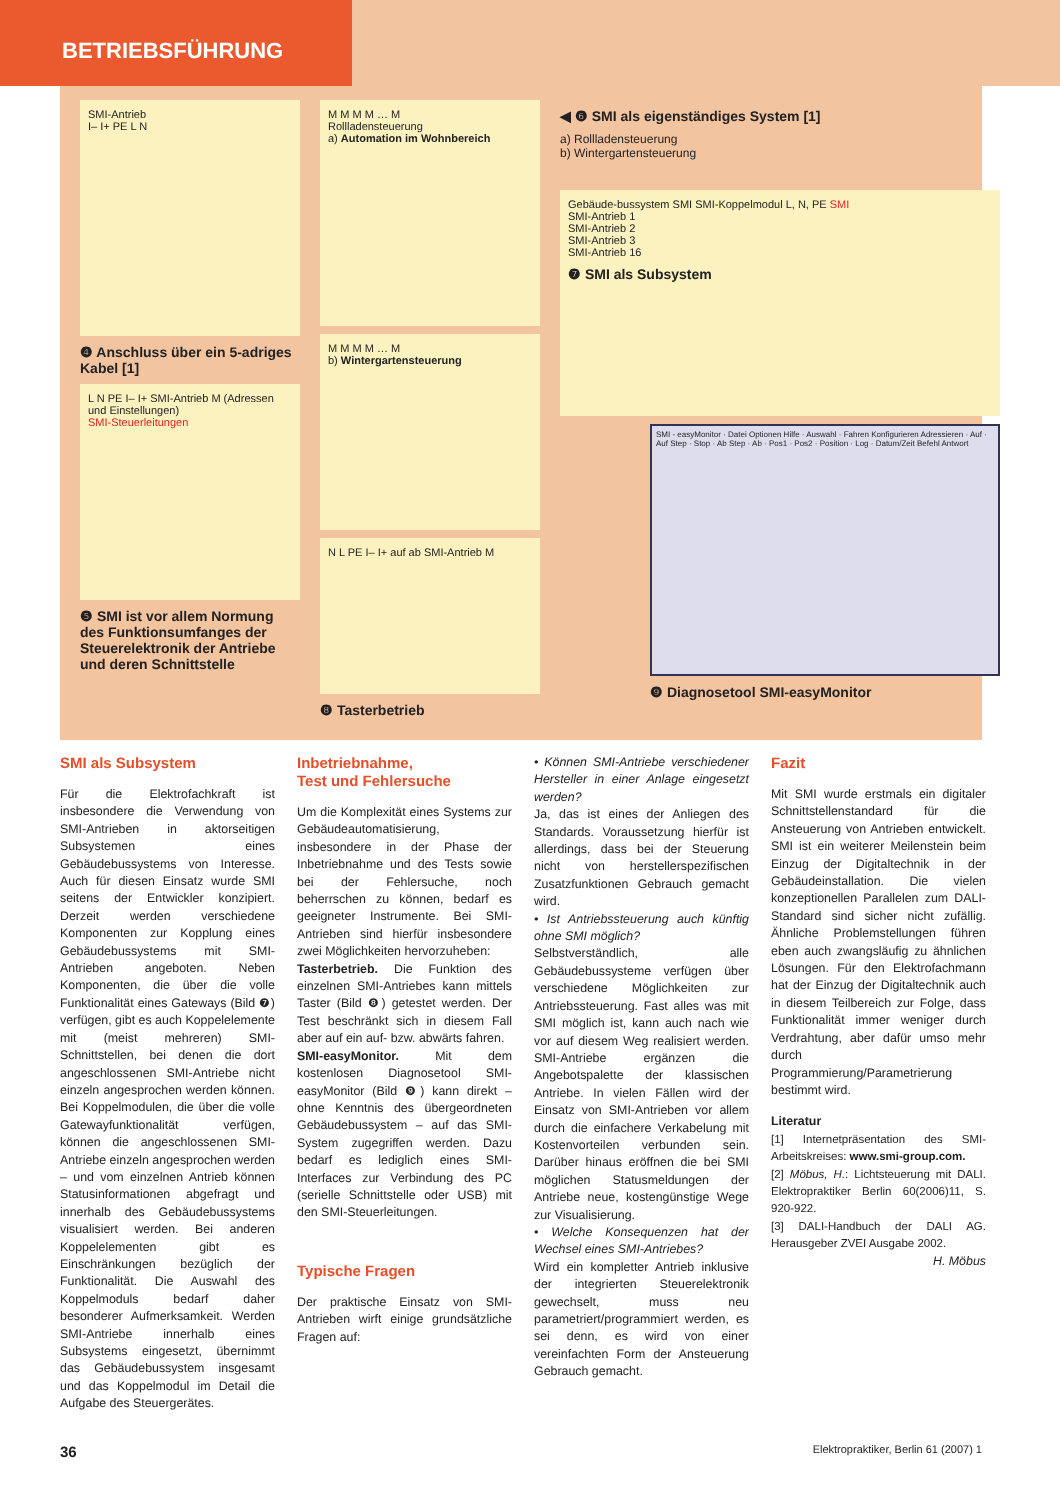BETRIEBSFÜHRUNG
SMI-Antrieb
I– I+ PE L N
❹ Anschluss über ein 5-adriges Kabel [1]
L N PE I– I+ SMI-Antrieb M (Adressen und Einstellungen)
SMI-Steuerleitungen
❺ SMI ist vor allem Normung des Funktionsumfanges der Steuerelektronik der Antriebe und deren Schnittstelle
M M M M … M
Rollladensteuerung
a) Automation im Wohnbereich
M M M M … M
b) Wintergartensteuerung
N L PE I– I+ auf ab SMI-Antrieb M
❽ Tasterbetrieb
◀ ❻ SMI als eigenständiges System [1]
a) Rollladensteuerung
b) Wintergartensteuerung
Gebäude-bussystem SMI SMI-Koppelmodul L, N, PE SMI
SMI-Antrieb 1
SMI-Antrieb 2
SMI-Antrieb 3
SMI-Antrieb 16
❼ SMI als Subsystem
SMI - easyMonitor · Datei Optionen Hilfe · Auswahl · Fahren Konfigurieren Adressieren · Auf · Auf Step · Stop · Ab Step · Ab · Pos1 · Pos2 · Position · Log · Datum/Zeit Befehl Antwort
❾ Diagnosetool SMI-easyMonitor
SMI als Subsystem
Für die Elektrofachkraft ist insbesondere die Verwendung von SMI-Antrieben in aktorseitigen Subsystemen eines Gebäudebussystems von Interesse. Auch für diesen Einsatz wurde SMI seitens der Entwickler konzipiert. Derzeit werden verschiedene Komponenten zur Kopplung eines Gebäudebussystems mit SMI-Antrieben angeboten. Neben Komponenten, die über die volle Funktionalität eines Gateways (Bild ❼) verfügen, gibt es auch Koppelelemente mit (meist mehreren) SMI-Schnittstellen, bei denen die dort angeschlossenen SMI-Antriebe nicht einzeln angesprochen werden können. Bei Koppelmodulen, die über die volle Gatewayfunktionalität verfügen, können die angeschlossenen SMI-Antriebe einzeln angesprochen werden – und vom einzelnen Antrieb können Statusinformationen abgefragt und innerhalb des Gebäudebussystems visualisiert werden. Bei anderen Koppelelementen gibt es Einschränkungen bezüglich der Funktionalität. Die Auswahl des Koppelmoduls bedarf daher besonderer Aufmerksamkeit. Werden SMI-Antriebe innerhalb eines Subsystems eingesetzt, übernimmt das Gebäudebussystem insgesamt und das Koppelmodul im Detail die Aufgabe des Steuergerätes.
Inbetriebnahme,
Test und Fehlersuche
Um die Komplexität eines Systems zur Gebäudeautomatisierung, insbesondere in der Phase der Inbetriebnahme und des Tests sowie bei der Fehlersuche, noch beherrschen zu können, bedarf es geeigneter Instrumente. Bei SMI-Antrieben sind hierfür insbesondere zwei Möglichkeiten hervorzuheben:
Tasterbetrieb. Die Funktion des einzelnen SMI-Antriebes kann mittels Taster (Bild ❽) getestet werden. Der Test beschränkt sich in diesem Fall aber auf ein auf- bzw. abwärts fahren.
SMI-easyMonitor. Mit dem kostenlosen Diagnosetool SMI-easyMonitor (Bild ❾) kann direkt – ohne Kenntnis des übergeordneten Gebäudebussystem – auf das SMI-System zugegriffen werden. Dazu bedarf es lediglich eines SMI-Interfaces zur Verbindung des PC (serielle Schnittstelle oder USB) mit den SMI-Steuerleitungen.
Typische Fragen
Der praktische Einsatz von SMI-Antrieben wirft einige grundsätzliche Fragen auf:
• Können SMI-Antriebe verschiedener Hersteller in einer Anlage eingesetzt werden?
Ja, das ist eines der Anliegen des Standards. Voraussetzung hierfür ist allerdings, dass bei der Steuerung nicht von herstellerspezifischen Zusatzfunktionen Gebrauch gemacht wird.
• Ist Antriebssteuerung auch künftig ohne SMI möglich?
Selbstverständlich, alle Gebäudebussysteme verfügen über verschiedene Möglichkeiten zur Antriebssteuerung. Fast alles was mit SMI möglich ist, kann auch nach wie vor auf diesem Weg realisiert werden. SMI-Antriebe ergänzen die Angebotspalette der klassischen Antriebe. In vielen Fällen wird der Einsatz von SMI-Antrieben vor allem durch die einfachere Verkabelung mit Kostenvorteilen verbunden sein. Darüber hinaus eröffnen die bei SMI möglichen Statusmeldungen der Antriebe neue, kostengünstige Wege zur Visualisierung.
• Welche Konsequenzen hat der Wechsel eines SMI-Antriebes?
Wird ein kompletter Antrieb inklusive der integrierten Steuerelektronik gewechselt, muss neu parametriert/programmiert werden, es sei denn, es wird von einer vereinfachten Form der Ansteuerung Gebrauch gemacht.
Fazit
Mit SMI wurde erstmals ein digitaler Schnittstellenstandard für die Ansteuerung von Antrieben entwickelt. SMI ist ein weiterer Meilenstein beim Einzug der Digitaltechnik in der Gebäudeinstallation. Die vielen konzeptionellen Parallelen zum DALI-Standard sind sicher nicht zufällig. Ähnliche Problemstellungen führen eben auch zwangsläufig zu ähnlichen Lösungen. Für den Elektrofachmann hat der Einzug der Digitaltechnik auch in diesem Teilbereich zur Folge, dass Funktionalität immer weniger durch Verdrahtung, aber dafür umso mehr durch Programmierung/Parametrierung bestimmt wird.
Literatur
[1] Internetpräsentation des SMI-Arbeitskreises: www.smi-group.com.
[2] Möbus, H.: Lichtsteuerung mit DALI. Elektropraktiker Berlin 60(2006)11, S. 920-922.
[3] DALI-Handbuch der DALI AG. Herausgeber ZVEI Ausgabe 2002.
H. Möbus
36 Elektropraktiker, Berlin 61 (2007) 1